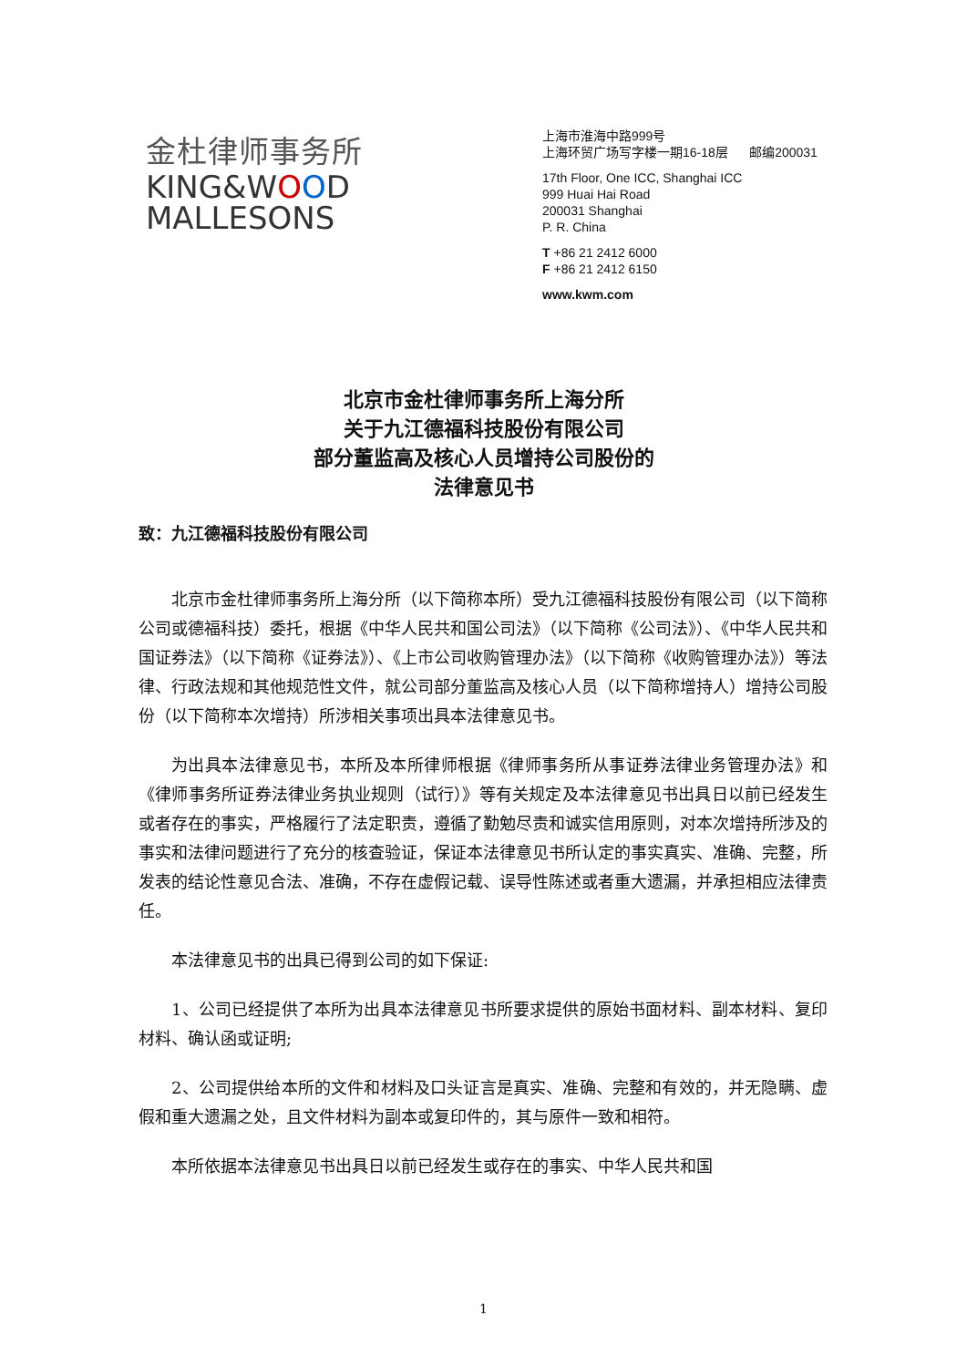金杜律师事务所
KING&WOOD
MALLESONS
上海市淮海中路999号
上海环贸广场写字楼一期16-18层 邮编200031
17th Floor, One ICC, Shanghai ICC
999 Huai Hai Road
200031 Shanghai
P. R. China
T +86 21 2412 6000
F +86 21 2412 6150
www.kwm.com
北京市金杜律师事务所上海分所
关于九江德福科技股份有限公司
部分董监高及核心人员增持公司股份的
法律意见书
致：九江德福科技股份有限公司
北京市金杜律师事务所上海分所（以下简称本所）受九江德福科技股份有限公司（以下简称公司或德福科技）委托，根据《中华人民共和国公司法》（以下简称《公司法》）、《中华人民共和国证券法》（以下简称《证券法》）、《上市公司收购管理办法》（以下简称《收购管理办法》）等法律、行政法规和其他规范性文件，就公司部分董监高及核心人员（以下简称增持人）增持公司股份（以下简称本次增持）所涉相关事项出具本法律意见书。
为出具本法律意见书，本所及本所律师根据《律师事务所从事证券法律业务管理办法》和《律师事务所证券法律业务执业规则（试行）》等有关规定及本法律意见书出具日以前已经发生或者存在的事实，严格履行了法定职责，遵循了勤勉尽责和诚实信用原则，对本次增持所涉及的事实和法律问题进行了充分的核查验证，保证本法律意见书所认定的事实真实、准确、完整，所发表的结论性意见合法、准确，不存在虚假记载、误导性陈述或者重大遗漏，并承担相应法律责任。
本法律意见书的出具已得到公司的如下保证:
1、公司已经提供了本所为出具本法律意见书所要求提供的原始书面材料、副本材料、复印材料、确认函或证明;
2、公司提供给本所的文件和材料及口头证言是真实、准确、完整和有效的，并无隐瞒、虚假和重大遗漏之处，且文件材料为副本或复印件的，其与原件一致和相符。
本所依据本法律意见书出具日以前已经发生或存在的事实、中华人民共和国
1